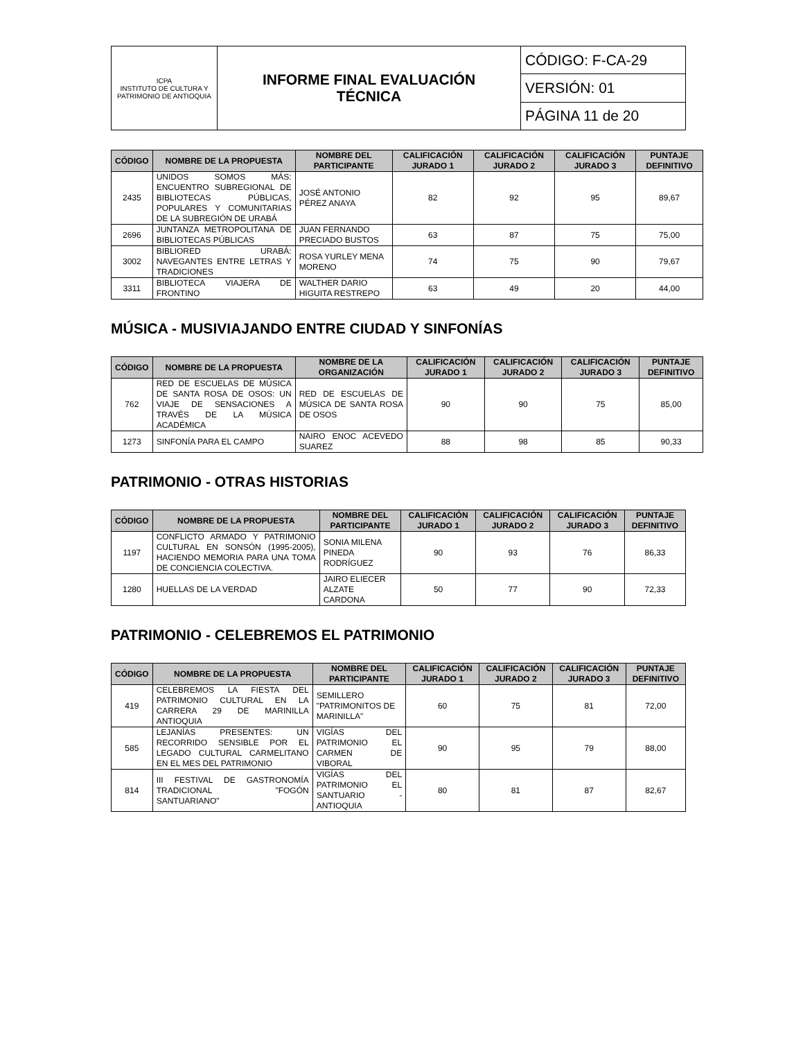| ICPA INSTITUTO DE CULTURA Y PATRIMONIO DE ANTIOQUIA | INFORME FINAL EVALUACIÓN TÉCNICA | CÓDIGO: F-CA-29 |
| | | VERSIÓN: 01 |
| | | PÁGINA 11 de 20 |
| CÓDIGO | NOMBRE DE LA PROPUESTA | NOMBRE DEL PARTICIPANTE | CALIFICACIÓN JURADO 1 | CALIFICACIÓN JURADO 2 | CALIFICACIÓN JURADO 3 | PUNTAJE DEFINITIVO |
| --- | --- | --- | --- | --- | --- | --- |
| 2435 | UNIDOS SOMOS MÁS: ENCUENTRO SUBREGIONAL DE BIBLIOTECAS PÚBLICAS, POPULARES Y COMUNITARIAS DE LA SUBREGIÓN DE URABÁ | JOSÉ ANTONIO PÉREZ ANAYA | 82 | 92 | 95 | 89,67 |
| 2696 | JUNTANZA METROPOLITANA DE BIBLIOTECAS PÚBLICAS | JUAN FERNANDO PRECIADO BUSTOS | 63 | 87 | 75 | 75,00 |
| 3002 | BIBLIORED URABÁ: NAVEGANTES ENTRE LETRAS Y TRADICIONES | ROSA YURLEY MENA MORENO | 74 | 75 | 90 | 79,67 |
| 3311 | BIBLIOTECA VIAJERA DE FRONTINO | WALTHER DARIO HIGUITA RESTREPO | 63 | 49 | 20 | 44,00 |
MÚSICA - MUSIVIAJANDO ENTRE CIUDAD Y SINFONÍAS
| CÓDIGO | NOMBRE DE LA PROPUESTA | NOMBRE DE LA ORGANIZACIÓN | CALIFICACIÓN JURADO 1 | CALIFICACIÓN JURADO 2 | CALIFICACIÓN JURADO 3 | PUNTAJE DEFINITIVO |
| --- | --- | --- | --- | --- | --- | --- |
| 762 | RED DE ESCUELAS DE MÚSICA DE SANTA ROSA DE OSOS: UN VIAJE DE SENSACIONES A TRAVÉS DE LA MÚSICA ACADÉMICA | RED DE ESCUELAS DE MÚSICA DE SANTA ROSA DE OSOS | 90 | 90 | 75 | 85,00 |
| 1273 | SINFONÍA PARA EL CAMPO | NAIRO ENOC ACEVEDO SUAREZ | 88 | 98 | 85 | 90,33 |
PATRIMONIO - OTRAS HISTORIAS
| CÓDIGO | NOMBRE DE LA PROPUESTA | NOMBRE DEL PARTICIPANTE | CALIFICACIÓN JURADO 1 | CALIFICACIÓN JURADO 2 | CALIFICACIÓN JURADO 3 | PUNTAJE DEFINITIVO |
| --- | --- | --- | --- | --- | --- | --- |
| 1197 | CONFLICTO ARMADO Y PATRIMONIO CULTURAL EN SONSÓN (1995-2005), HACIENDO MEMORIA PARA UNA TOMA DE CONCIENCIA COLECTIVA. | SONIA MILENA PINEDA RODRÍGUEZ | 90 | 93 | 76 | 86,33 |
| 1280 | HUELLAS DE LA VERDAD | JAIRO ELIECER ALZATE CARDONA | 50 | 77 | 90 | 72,33 |
PATRIMONIO - CELEBREMOS EL PATRIMONIO
| CÓDIGO | NOMBRE DE LA PROPUESTA | NOMBRE DEL PARTICIPANTE | CALIFICACIÓN JURADO 1 | CALIFICACIÓN JURADO 2 | CALIFICACIÓN JURADO 3 | PUNTAJE DEFINITIVO |
| --- | --- | --- | --- | --- | --- | --- |
| 419 | CELEBREMOS LA FIESTA DEL PATRIMONIO CULTURAL EN LA CARRERA 29 DE MARINILLA ANTIOQUIA | SEMILLERO "PATRIMONITOS DE MARINILLA" | 60 | 75 | 81 | 72,00 |
| 585 | LEJANÍAS PRESENTES: UN RECORRIDO SENSIBLE POR EL LEGADO CULTURAL CARMELITANO EN EL MES DEL PATRIMONIO | VIGÍAS DEL PATRIMONIO EL CARMEN DE VIBORAL | 90 | 95 | 79 | 88,00 |
| 814 | III FESTIVAL DE GASTRONOMÍA TRADICIONAL "FOGÓN SANTUARIANO" | VIGÍAS DEL PATRIMONIO EL SANTUARIO - ANTIOQUIA | 80 | 81 | 87 | 82,67 |